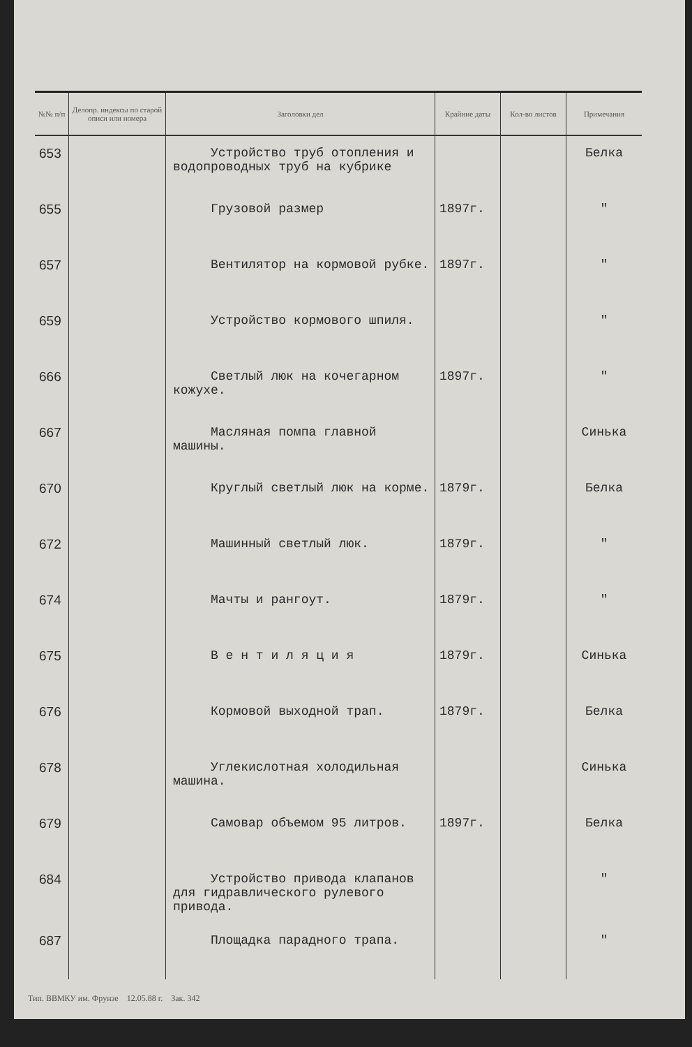| №№ п/п | Делопр. индексы по старой описи или номера | Заголовки дел | Крайние даты | Кол-во листов | Примечания |
| --- | --- | --- | --- | --- | --- |
| 653 | | Устройство труб отопления и водопроводных труб на кубрике | | | Белка |
| 655 | | Грузовой размер | 1897г. | | " |
| 657 | | Вентилятор на кормовой рубке. | 1897г. | | " |
| 659 | | Устройство кормового шпиля. | | | " |
| 666 | | Светлый люк на кочегарном кожухе. | 1897г. | | " |
| 667 | | Масляная помпа главной машины. | | | Синька |
| 670 | | Круглый светлый люк на корме. | 1879г. | | Белка |
| 672 | | Машинный светлый люк. | 1879г. | | " |
| 674 | | Мачты и рангоут. | 1879г. | | " |
| 675 | | В е н т и л я ц и я | 1879г. | | Синька |
| 676 | | Кормовой выходной трап. | 1879г. | | Белка |
| 678 | | Углекислотная холодильная машина. | | | Синька |
| 679 | | Самовар объемом 95 литров. | 1897г. | | Белка |
| 684 | | Устройство привода клапанов для гидравлического рулевого привода. | | | " |
| 687 | | Площадка парадного трапа. | | | " |
Тип. ВВМКУ им. Фрунзе 12.05.88 г. Зак. 342